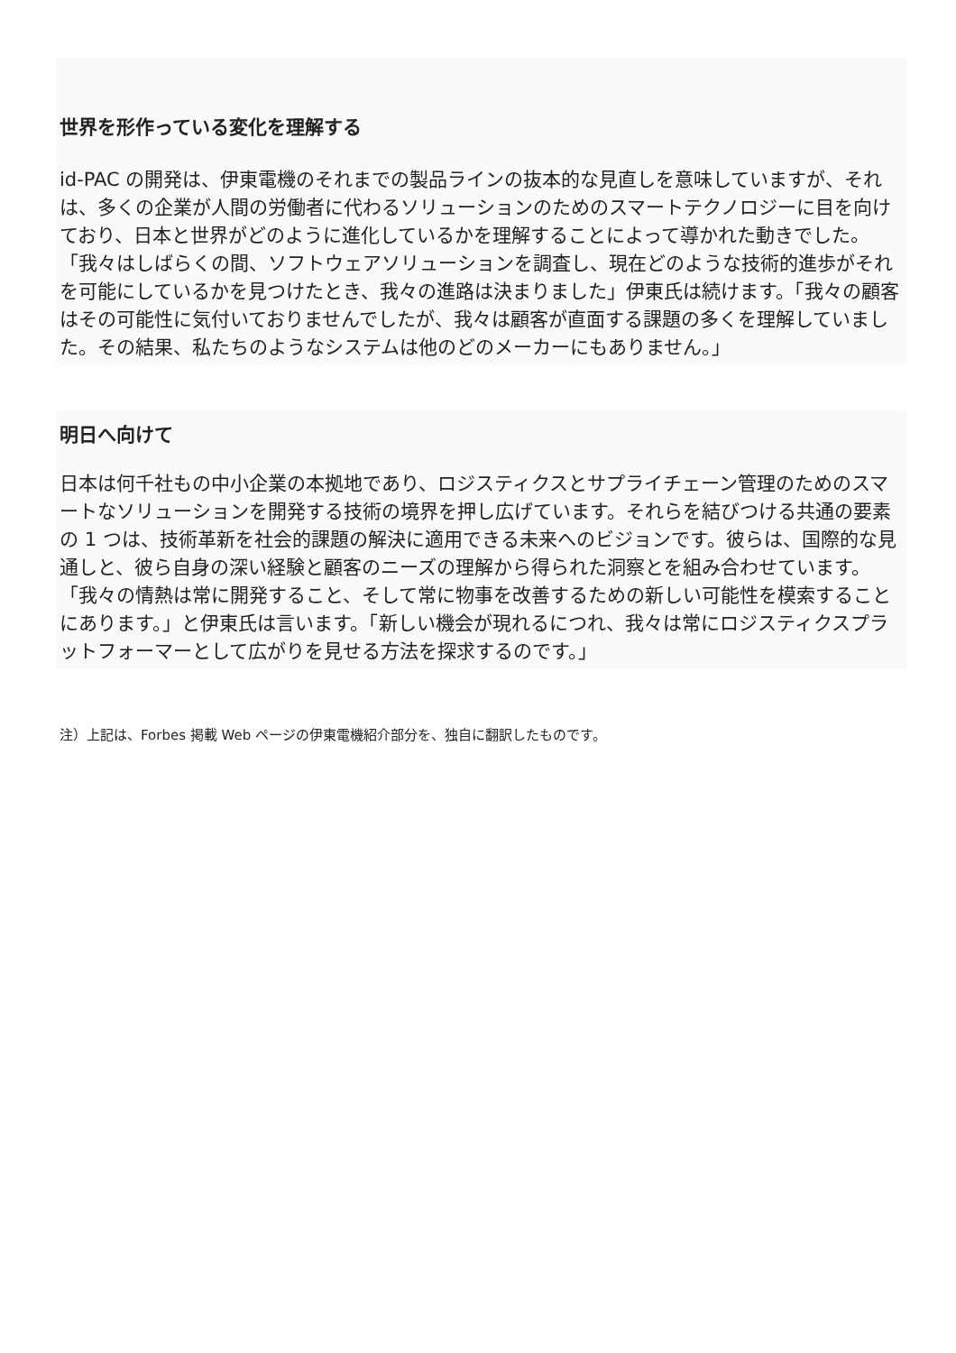世界を形作っている変化を理解する
id-PAC の開発は、伊東電機のそれまでの製品ラインの抜本的な見直しを意味していますが、それは、多くの企業が人間の労働者に代わるソリューションのためのスマートテクノロジーに目を向けており、日本と世界がどのように進化しているかを理解することによって導かれた動きでした。「我々はしばらくの間、ソフトウェアソリューションを調査し、現在どのような技術的進歩がそれを可能にしているかを見つけたとき、我々の進路は決まりました」伊東氏は続けます。「我々の顧客はその可能性に気付いておりませんでしたが、我々は顧客が直面する課題の多くを理解していました。その結果、私たちのようなシステムは他のどのメーカーにもありません。」
明日へ向けて
日本は何千社もの中小企業の本拠地であり、ロジスティクスとサプライチェーン管理のためのスマートなソリューションを開発する技術の境界を押し広げています。それらを結びつける共通の要素の 1 つは、技術革新を社会的課題の解決に適用できる未来へのビジョンです。彼らは、国際的な見通しと、彼ら自身の深い経験と顧客のニーズの理解から得られた洞察とを組み合わせています。「我々の情熱は常に開発すること、そして常に物事を改善するための新しい可能性を模索することにあります。」と伊東氏は言います。「新しい機会が現れるにつれ、我々は常にロジスティクスプラットフォーマーとして広がりを見せる方法を探求するのです。」
注）上記は、Forbes 掲載 Web ページの伊東電機紹介部分を、独自に翻訳したものです。